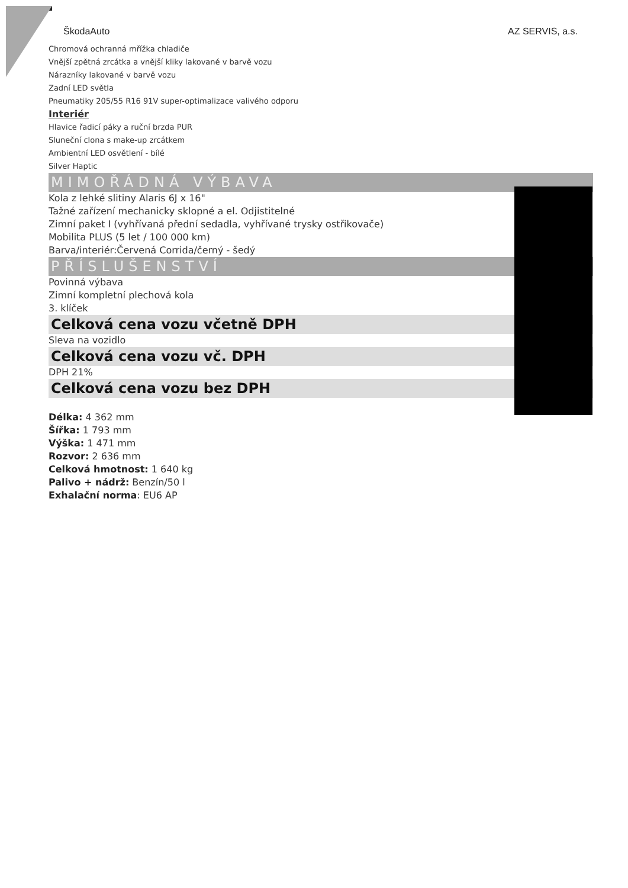ŠkodaAuto AZ SERVIS, a.s.
Chromová ochranná mřížka chladiče
Vnější zpětná zrcátka a vnější kliky lakované v barvě vozu
Nárazníky lakované v barvě vozu
Zadní LED světla
Pneumatiky 205/55 R16 91V super-optimalizace valivého odporu
Interiér
Hlavice řadicí páky a ruční brzda PUR
Sluneční clona s make-up zrcátkem
Ambientní LED osvětlení - bílé
Silver Haptic
MIMOŘÁDNÁ VÝBAVA
Kola z lehké slitiny Alaris 6J x 16"
Tažné zařízení mechanicky sklopné a el. Odjistitelné
Zimní paket I (vyhřívaná přední sedadla, vyhřívané trysky ostřikovače)
Mobilita PLUS (5 let / 100 000 km)
Barva/interiér:Červená Corrida/černý - šedý
PŘÍSLUŠENSTVÍ
Povinná výbava
Zimní kompletní plechová kola
3. klíček
Celková cena vozu včetně DPH
Sleva na vozidlo
Celková cena vozu vč. DPH
DPH 21%
Celková cena vozu bez DPH
Délka: 4 362 mm
Šířka: 1 793 mm
Výška: 1 471 mm
Rozvor: 2 636 mm
Celková hmotnost: 1 640 kg
Palivo + nádrž: Benzín/50 l
Exhalační norma: EU6 AP